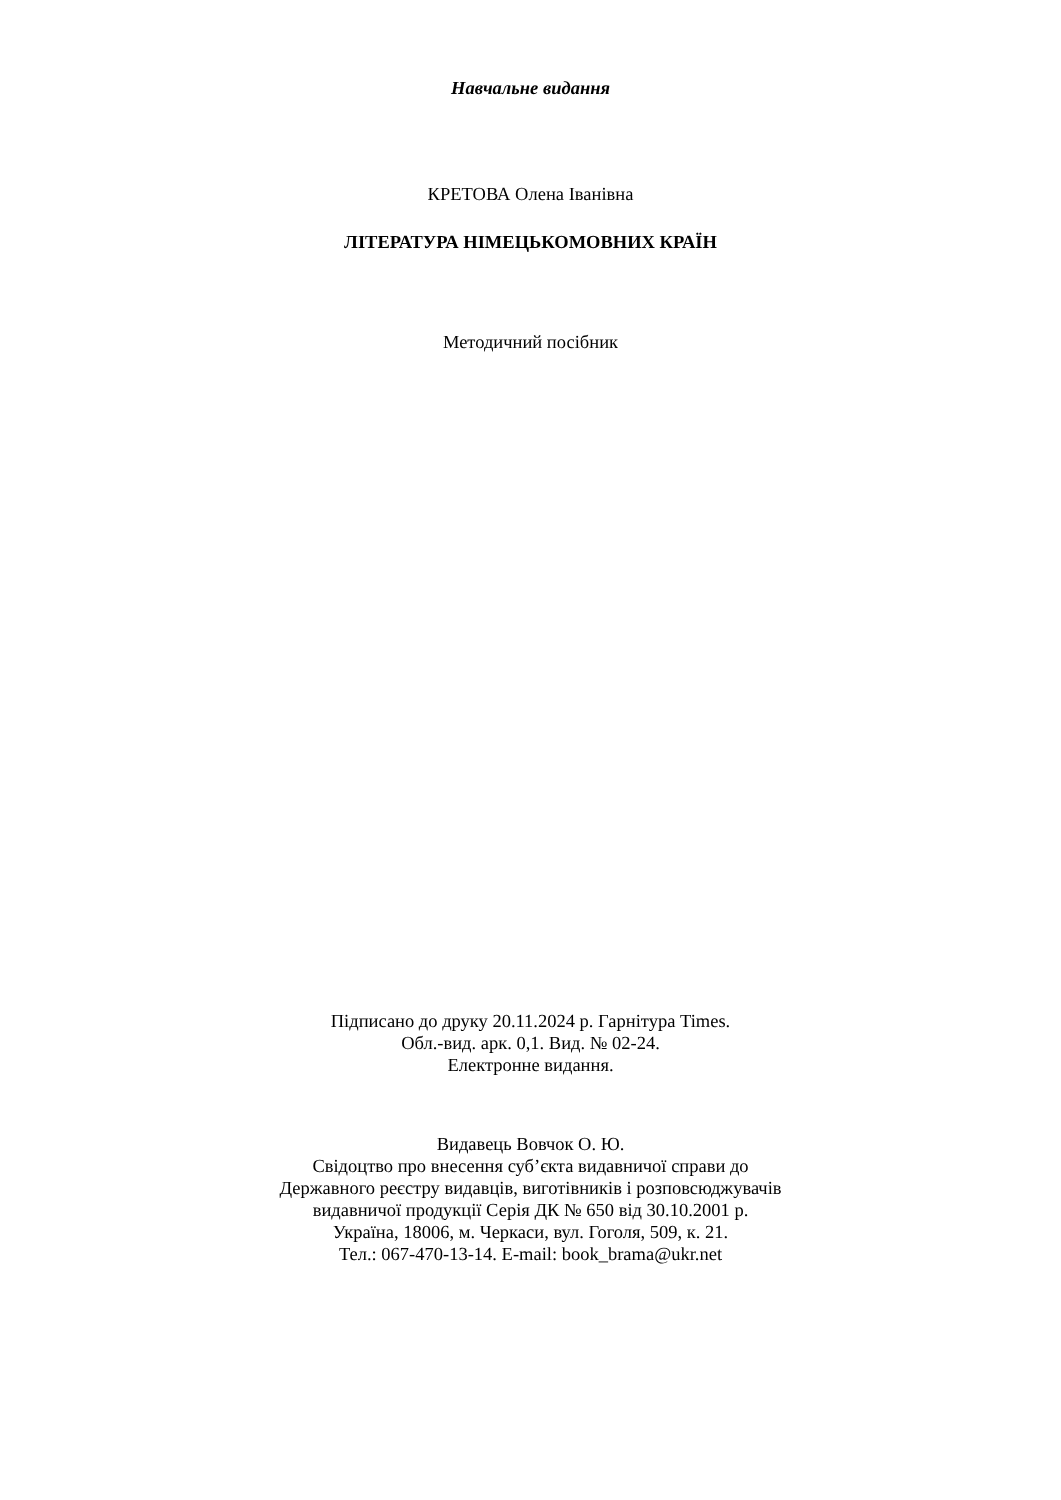Навчальне видання
КРЕТОВА Олена Іванівна
ЛІТЕРАТУРА НІМЕЦЬКОМОВНИХ КРАЇН
Методичний посібник
Підписано до друку 20.11.2024 р. Гарнітура Times.
Обл.-вид. арк. 0,1. Вид. № 02-24.
Електронне видання.
Видавець Вовчок О. Ю.
Свідоцтво про внесення суб’єкта видавничої справи до
Державного реєстру видавців, виготівників і розповсюджувачів
видавничої продукції Серія ДК № 650 від 30.10.2001 р.
Україна, 18006, м. Черкаси, вул. Гоголя, 509, к. 21.
Тел.: 067-470-13-14. E-mail: book_brama@ukr.net